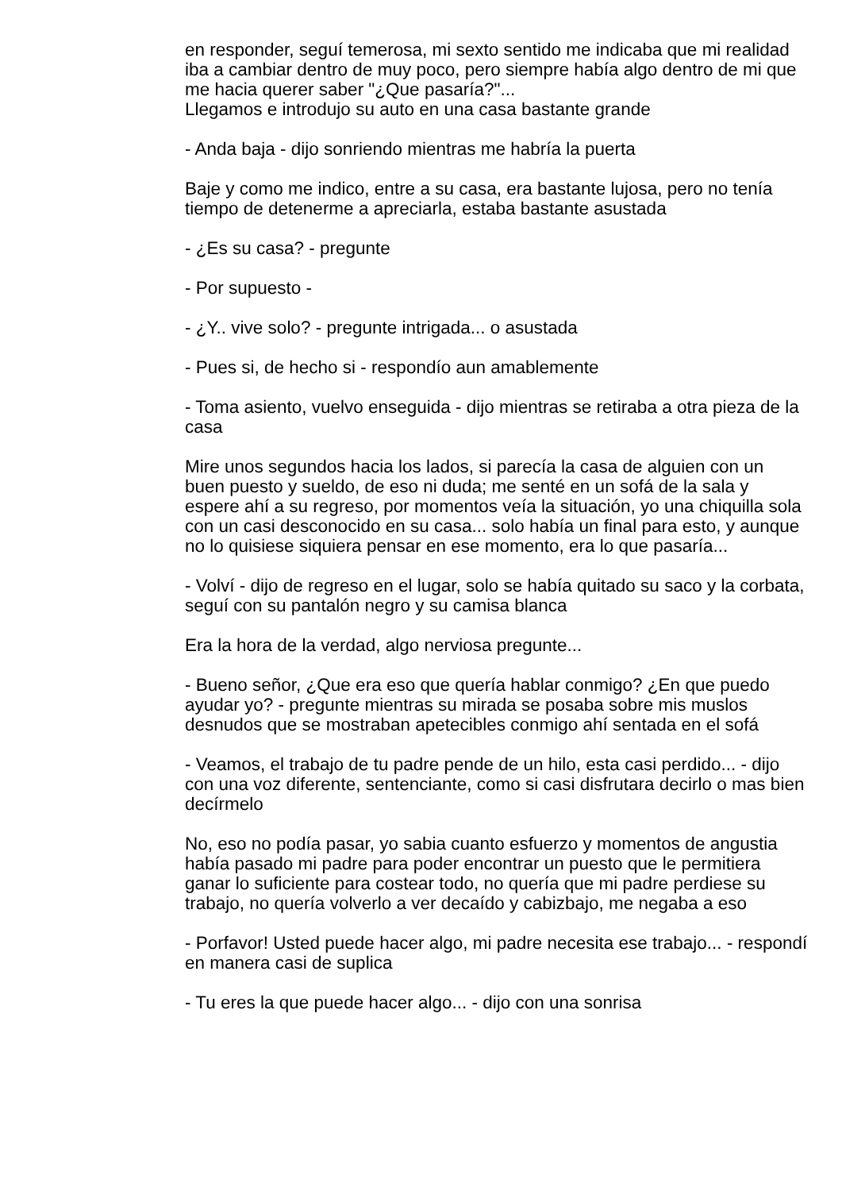en responder, seguí temerosa, mi sexto sentido me indicaba que mi realidad iba a cambiar dentro de muy poco, pero siempre había algo dentro de mi que me hacia querer saber "¿Que pasaría?"...
Llegamos e introdujo su auto en una casa bastante grande
- Anda baja - dijo sonriendo mientras me habría la puerta
Baje y como me indico, entre a su casa, era bastante lujosa, pero no tenía tiempo de detenerme a apreciarla, estaba bastante asustada
- ¿Es su casa? - pregunte
- Por supuesto -
- ¿Y.. vive solo? - pregunte intrigada... o asustada
- Pues si, de hecho si - respondío aun amablemente
- Toma asiento, vuelvo enseguida - dijo mientras se retiraba a otra pieza de la casa
Mire unos segundos hacia los lados, si parecía la casa de alguien con un buen puesto y sueldo, de eso ni duda; me senté en un sofá de la sala y espere ahí a su regreso, por momentos veía la situación, yo una chiquilla sola con un casi desconocido en su casa... solo había un final para esto, y aunque no lo quisiese siquiera pensar en ese momento, era lo que pasaría...
- Volví - dijo de regreso en el lugar, solo se había quitado su saco y la corbata, seguí con su pantalón negro y su camisa blanca
Era la hora de la verdad, algo nerviosa pregunte...
- Bueno señor, ¿Que era eso que quería hablar conmigo? ¿En que puedo ayudar yo? - pregunte mientras su mirada se posaba sobre mis muslos desnudos que se mostraban apetecibles conmigo ahí sentada en el sofá
- Veamos, el trabajo de tu padre pende de un hilo, esta casi perdido... - dijo con una voz diferente, sentenciante, como si casi disfrutara decirlo o mas bien decírmelo
No, eso no podía pasar, yo sabia cuanto esfuerzo y momentos de angustia había pasado mi padre para poder encontrar un puesto que le permitiera ganar lo suficiente para costear todo, no quería que mi padre perdiese su trabajo, no quería volverlo a ver decaído y cabizbajo, me negaba a eso
- Porfavor! Usted puede hacer algo, mi padre necesita ese trabajo... - respondí en manera casi de suplica
- Tu eres la que puede hacer algo... - dijo con una sonrisa